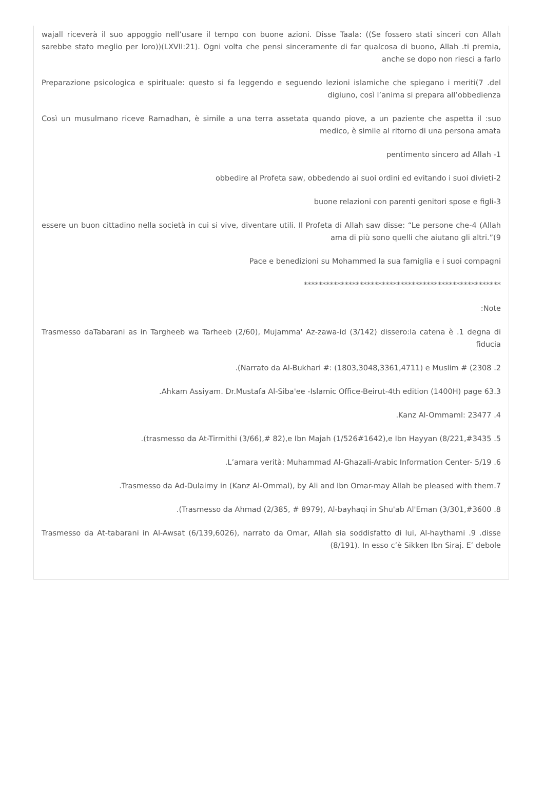wajall riceverà il suo appoggio nell’usare il tempo con buone azioni. Disse Taala: ((Se fossero stati sinceri con Allah sarebbe stato meglio per loro))(LXVII:21). Ogni volta che pensi sinceramente di far qualcosa di buono, Allah .ti premia, anche se dopo non riesci a farlo
Preparazione psicologica e spirituale: questo si fa leggendo e seguendo lezioni islamiche che spiegano i meriti(7 .del digiuno, così l’anima si prepara all’obbedienza
Così un musulmano riceve Ramadhan, è simile a una terra assetata quando piove, a un paziente che aspetta il :suo medico, è simile al ritorno di una persona amata
pentimento sincero ad Allah -1
obbedire al Profeta saw, obbedendo ai suoi ordini ed evitando i suoi divieti-2
buone relazioni con parenti genitori spose e figli-3
essere un buon cittadino nella società in cui si vive, diventare utili. Il Profeta di Allah saw disse: “Le persone che-4 (Allah ama di più sono quelli che aiutano gli altri.”(9
Pace e benedizioni su Mohammed la sua famiglia e i suoi compagni
*****************************************************
:Note
Trasmesso daTabarani as in Targheeb wa Tarheeb (2/60), Mujamma' Az-zawa-id (3/142) dissero:la catena è .1 degna di fiducia
.(Narrato da Al-Bukhari #: (1803,3048,3361,4711) e Muslim # (2308 .2
.Ahkam Assiyam. Dr.Mustafa Al-Siba'ee -Islamic Office-Beirut-4th edition (1400H) page 63.3
.Kanz Al-Ommaml: 23477 .4
.(trasmesso da At-Tirmithi (3/66),# 82),e Ibn Majah (1/526#1642),e Ibn Hayyan (8/221,#3435 .5
.L’amara verità: Muhammad Al-Ghazali-Arabic Information Center- 5/19 .6
.Trasmesso da Ad-Dulaimy in (Kanz Al-Ommal), by Ali and Ibn Omar-may Allah be pleased with them.7
.(Trasmesso da Ahmad (2/385, # 8979), Al-bayhaqi in Shu'ab Al'Eman (3/301,#3600 .8
Trasmesso da At-tabarani in Al-Awsat (6/139,6026), narrato da Omar, Allah sia soddisfatto di lui, Al-haythami .9 .disse (8/191). In esso c’è Sikken Ibn Siraj. E’ debole